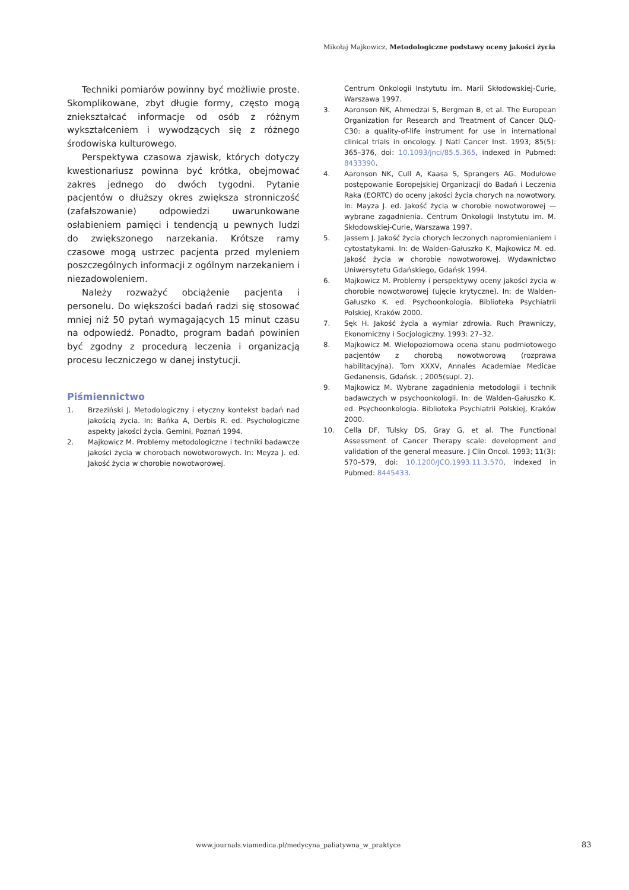Mikołaj Majkowicz, Metodologiczne podstawy oceny jakości życia
Techniki pomiarów powinny być możliwie proste. Skomplikowane, zbyt długie formy, często mogą zniekształcać informacje od osób z różnym wykształceniem i wywodzących się z różnego środowiska kulturowego.
Perspektywa czasowa zjawisk, których dotyczy kwestionariusz powinna być krótka, obejmować zakres jednego do dwóch tygodni. Pytanie pacjentów o dłuższy okres zwiększa stronniczość (zafałszowanie) odpowiedzi uwarunkowane osłabieniem pamięci i tendencją u pewnych ludzi do zwiększonego narzekania. Krótsze ramy czasowe mogą ustrzec pacjenta przed myleniem poszczególnych informacji z ogólnym narzekaniem i niezadowoleniem.
Należy rozważyć obciążenie pacjenta i personelu. Do większości badań radzi się stosować mniej niż 50 pytań wymagających 15 minut czasu na odpowiedź. Ponadto, program badań powinien być zgodny z procedurą leczenia i organizacją procesu leczniczego w danej instytucji.
Piśmiennictwo
1. Brzeziński J. Metodologiczny i etyczny kontekst badań nad jakością życia. In: Bańka A, Derbis R. ed. Psychologiczne aspekty jakości życia. Gemini, Poznań 1994.
2. Majkowicz M. Problemy metodologiczne i techniki badawcze jakości życia w chorobach nowotworowych. In: Meyza J. ed. Jakość życia w chorobie nowotworowej.
Centrum Onkologii Instytutu im. Marii Skłodowskiej-Curie, Warszawa 1997.
3. Aaronson NK, Ahmedzai S, Bergman B, et al. The European Organization for Research and Treatment of Cancer QLQ-C30: a quality-of-life instrument for use in international clinical trials in oncology. J Natl Cancer Inst. 1993; 85(5): 365–376, doi: 10.1093/jnci/85.5.365, indexed in Pubmed: 8433390.
4. Aaronson NK, Cull A, Kaasa S, Sprangers AG. Modułowe postępowanie Eoropejskiej Organizacji do Badań i Leczenia Raka (EORTC) do oceny jakości życia chorych na nowotwory. In: Mayza J. ed. Jakość życia w chorobie nowotworowej — wybrane zagadnienia. Centrum Onkologii Instytutu im. M. Skłodowskiej-Curie, Warszawa 1997.
5. Jassem J. Jakość życia chorych leczonych napromienianiem i cytostatykami. In: de Walden-Gałuszko K, Majkowicz M. ed. Jakość życia w chorobie nowotworowej. Wydawnictwo Uniwersytetu Gdańskiego, Gdańsk 1994.
6. Majkowicz M. Problemy i perspektywy oceny jakości życia w chorobie nowotworowej (ujęcie krytyczne). In: de Walden-Gałuszko K. ed. Psychoonkologia. Biblioteka Psychiatrii Polskiej, Kraków 2000.
7. Sęk H. Jakość życia a wymiar zdrowia. Ruch Prawniczy, Ekonomiczny i Socjologiczny. 1993: 27–32.
8. Majkowicz M. Wielopoziomowa ocena stanu podmiotowego pacjentów z chorobą nowotworową (rozprawa habilitacyjna). Tom XXXV, Annales Academiae Medicae Gedanensis, Gdańsk. ; 2005(supl. 2).
9. Majkowicz M. Wybrane zagadnienia metodologii i technik badawczych w psychoonkologii. In: de Walden-Gałuszko K. ed. Psychoonkologia. Biblioteka Psychiatrii Polskiej, Kraków 2000.
10. Cella DF, Tulsky DS, Gray G, et al. The Functional Assessment of Cancer Therapy scale: development and validation of the general measure. J Clin Oncol. 1993; 11(3): 570–579, doi: 10.1200/JCO.1993.11.3.570, indexed in Pubmed: 8445433.
www.journals.viamedica.pl/medycyna_paliatywna_w_praktyce
83